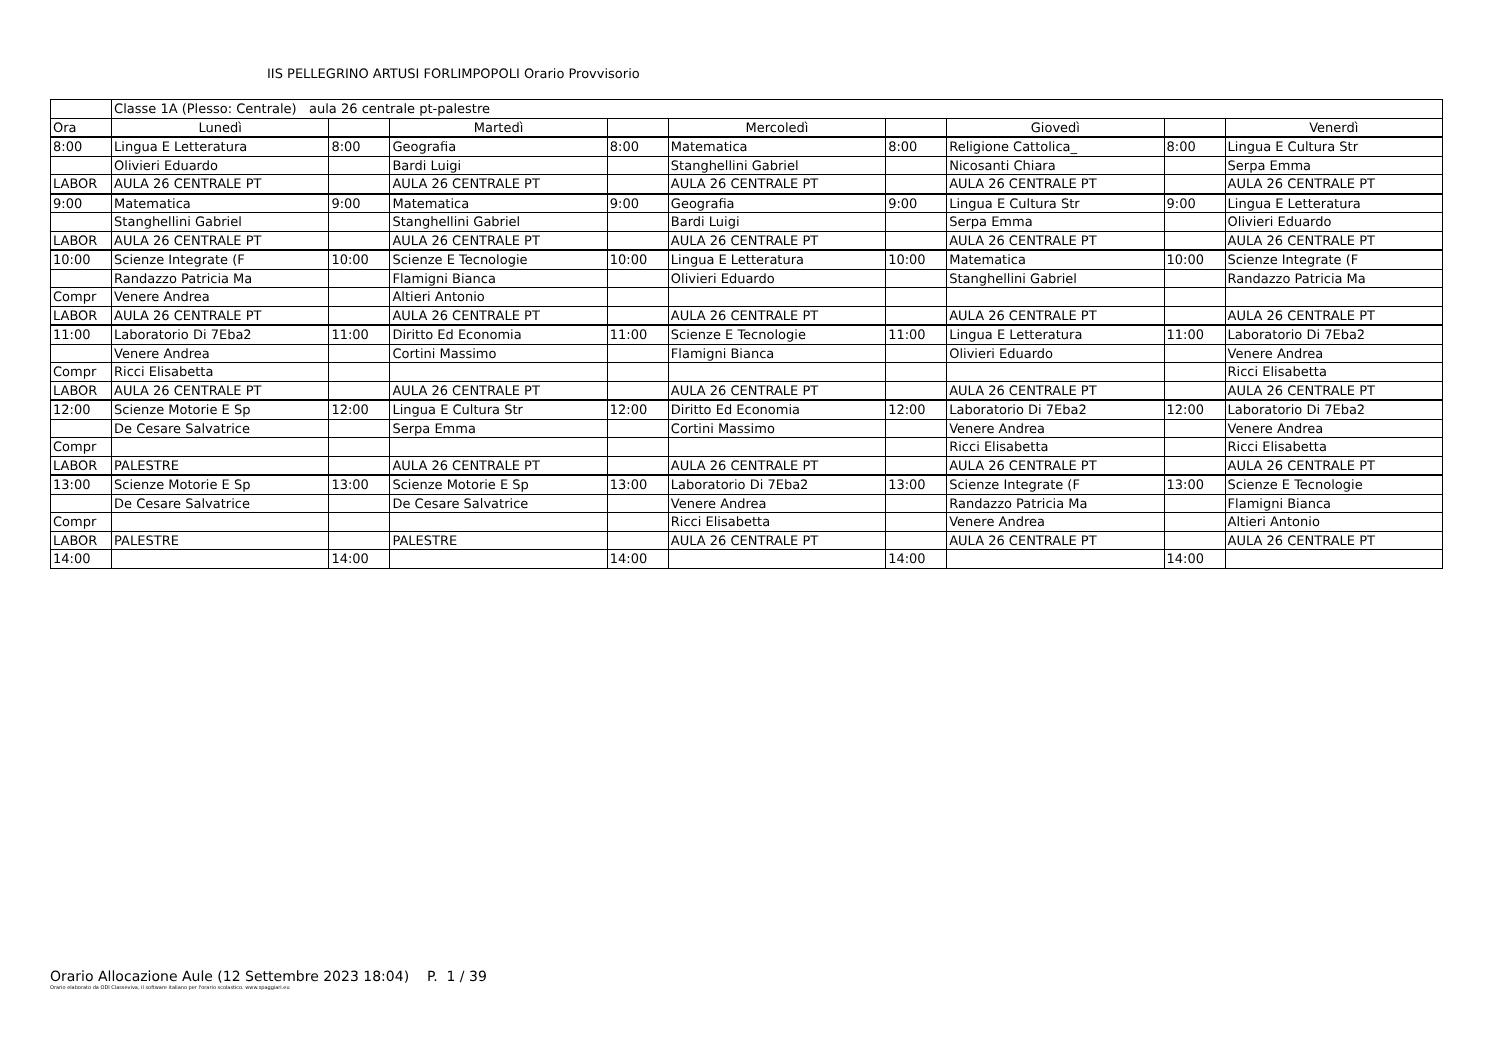IIS PELLEGRINO ARTUSI FORLIMPOPOLI Orario Provvisorio
| | Classe 1A (Plesso: Centrale) aula 26 centrale pt-palestre | | | | | | | | |
| Ora | Lunedì | | Martedì | | Mercoledì | | Giovedì | | Venerdì |
| 8:00 | Lingua E Letteratura | 8:00 | Geografia | 8:00 | Matematica | 8:00 | Religione Cattolica_ | 8:00 | Lingua E Cultura Str |
| | Olivieri Eduardo | | Bardi Luigi | | Stanghellini Gabriel | | Nicosanti Chiara | | Serpa Emma |
| LABOR | AULA 26 CENTRALE PT | | AULA 26 CENTRALE PT | | AULA 26 CENTRALE PT | | AULA 26 CENTRALE PT | | AULA 26 CENTRALE PT |
| 9:00 | Matematica | 9:00 | Matematica | 9:00 | Geografia | 9:00 | Lingua E Cultura Str | 9:00 | Lingua E Letteratura |
| | Stanghellini Gabriel | | Stanghellini Gabriel | | Bardi Luigi | | Serpa Emma | | Olivieri Eduardo |
| LABOR | AULA 26 CENTRALE PT | | AULA 26 CENTRALE PT | | AULA 26 CENTRALE PT | | AULA 26 CENTRALE PT | | AULA 26 CENTRALE PT |
| 10:00 | Scienze Integrate (F | 10:00 | Scienze E Tecnologie | 10:00 | Lingua E Letteratura | 10:00 | Matematica | 10:00 | Scienze Integrate (F |
| | Randazzo Patricia Ma | | Flamigni Bianca | | Olivieri Eduardo | | Stanghellini Gabriel | | Randazzo Patricia Ma |
| Compr | Venere Andrea | | Altieri Antonio | | | | | | |
| LABOR | AULA 26 CENTRALE PT | | AULA 26 CENTRALE PT | | AULA 26 CENTRALE PT | | AULA 26 CENTRALE PT | | AULA 26 CENTRALE PT |
| 11:00 | Laboratorio Di 7Eba2 | 11:00 | Diritto Ed Economia | 11:00 | Scienze E Tecnologie | 11:00 | Lingua E Letteratura | 11:00 | Laboratorio Di 7Eba2 |
| | Venere Andrea | | Cortini Massimo | | Flamigni Bianca | | Olivieri Eduardo | | Venere Andrea |
| Compr | Ricci Elisabetta | | | | | | | | Ricci Elisabetta |
| LABOR | AULA 26 CENTRALE PT | | AULA 26 CENTRALE PT | | AULA 26 CENTRALE PT | | AULA 26 CENTRALE PT | | AULA 26 CENTRALE PT |
| 12:00 | Scienze Motorie E Sp | 12:00 | Lingua E Cultura Str | 12:00 | Diritto Ed Economia | 12:00 | Laboratorio Di 7Eba2 | 12:00 | Laboratorio Di 7Eba2 |
| | De Cesare Salvatrice | | Serpa Emma | | Cortini Massimo | | Venere Andrea | | Venere Andrea |
| Compr | | | | | | | Ricci Elisabetta | | Ricci Elisabetta |
| LABOR | PALESTRE | | AULA 26 CENTRALE PT | | AULA 26 CENTRALE PT | | AULA 26 CENTRALE PT | | AULA 26 CENTRALE PT |
| 13:00 | Scienze Motorie E Sp | 13:00 | Scienze Motorie E Sp | 13:00 | Laboratorio Di 7Eba2 | 13:00 | Scienze Integrate (F | 13:00 | Scienze E Tecnologie |
| | De Cesare Salvatrice | | De Cesare Salvatrice | | Venere Andrea | | Randazzo Patricia Ma | | Flamigni Bianca |
| Compr | | | | | Ricci Elisabetta | | Venere Andrea | | Altieri Antonio |
| LABOR | PALESTRE | | PALESTRE | | AULA 26 CENTRALE PT | | AULA 26 CENTRALE PT | | AULA 26 CENTRALE PT |
| 14:00 | | 14:00 | | 14:00 | | 14:00 | | 14:00 | |
Orario Allocazione Aule (12 Settembre 2023 18:04) P. 1 / 39
Orario elaborato da ODI Classeviva, il software italiano per l'orario scolastico. www.spaggiari.eu